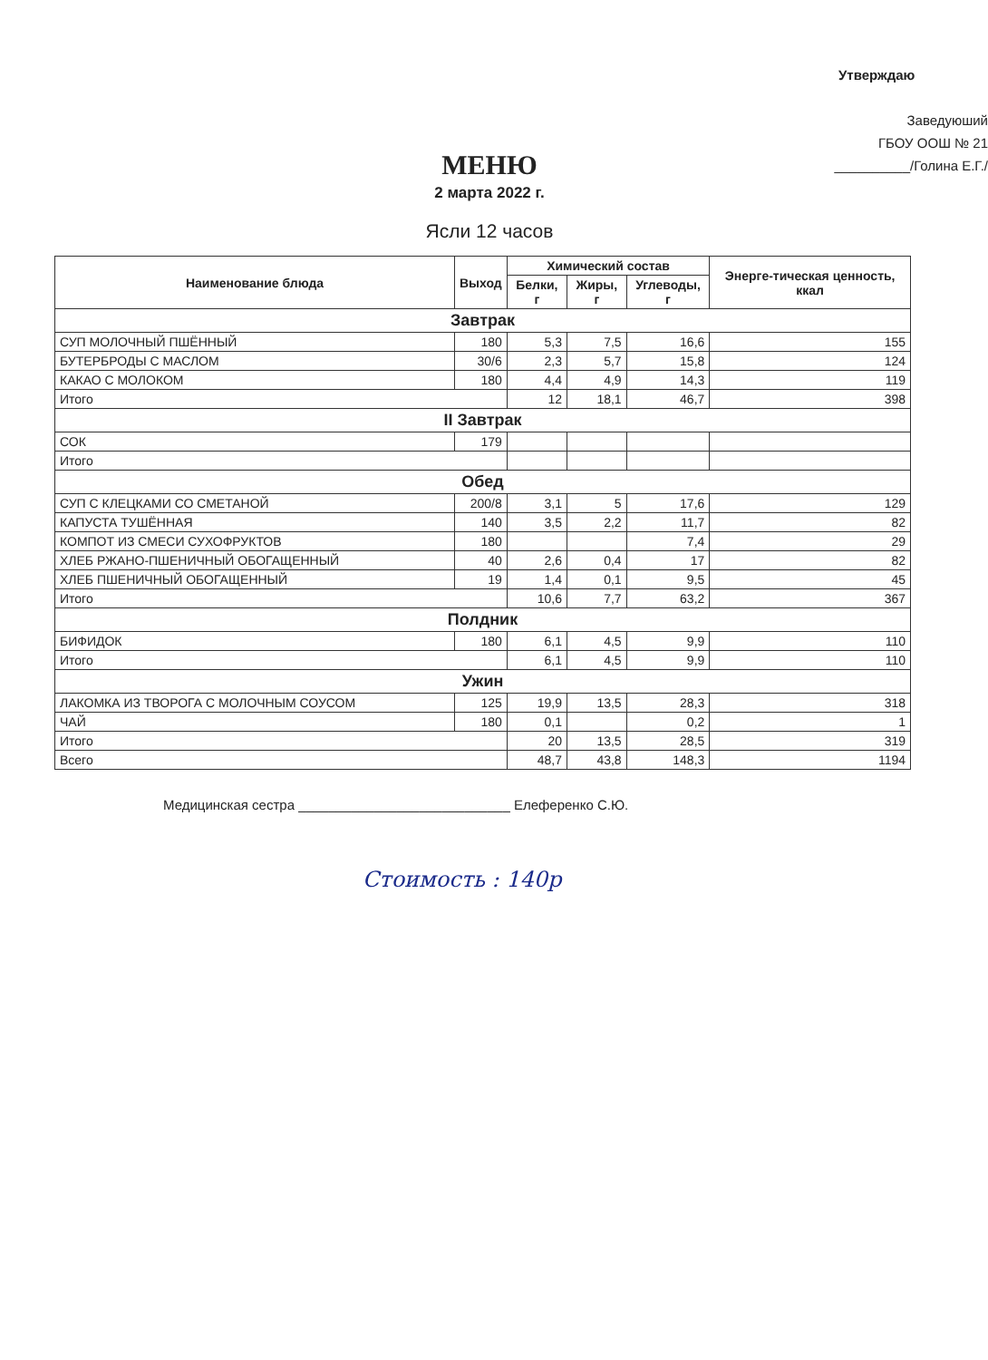Утверждаю
Заведуюший
ГБОУ ООШ № 21
__________/Голина Е.Г./
МЕНЮ
2 марта 2022 г.
Ясли 12 часов
| Наименование блюда | Выход | Химический состав | | | Энерге-тическая ценность, ккал |
| --- | --- | --- | --- | --- | --- |
| | | Белки, г | Жиры, г | Углеводы, г | |
| Завтрак | | | | | |
| СУП МОЛОЧНЫЙ ПШЁННЫЙ | 180 | 5,3 | 7,5 | 16,6 | 155 |
| БУТЕРБРОДЫ С МАСЛОМ | 30/6 | 2,3 | 5,7 | 15,8 | 124 |
| КАКАО С МОЛОКОМ | 180 | 4,4 | 4,9 | 14,3 | 119 |
| Итого | | 12 | 18,1 | 46,7 | 398 |
| II Завтрак | | | | | |
| СОК | 179 | | | | |
| Итого | | | | | |
| Обед | | | | | |
| СУП С КЛЕЦКАМИ СО СМЕТАНОЙ | 200/8 | 3,1 | 5 | 17,6 | 129 |
| КАПУСТА ТУШЁННАЯ | 140 | 3,5 | 2,2 | 11,7 | 82 |
| КОМПОТ ИЗ СМЕСИ СУХОФРУКТОВ | 180 | | | 7,4 | 29 |
| ХЛЕБ РЖАНО-ПШЕНИЧНЫЙ ОБОГАЩЕННЫЙ | 40 | 2,6 | 0,4 | 17 | 82 |
| ХЛЕБ ПШЕНИЧНЫЙ ОБОГАЩЕННЫЙ | 19 | 1,4 | 0,1 | 9,5 | 45 |
| Итого | | 10,6 | 7,7 | 63,2 | 367 |
| Полдник | | | | | |
| БИФИДОК | 180 | 6,1 | 4,5 | 9,9 | 110 |
| Итого | | 6,1 | 4,5 | 9,9 | 110 |
| Ужин | | | | | |
| ЛАКОМКА ИЗ ТВОРОГА С МОЛОЧНЫМ СОУСОМ | 125 | 19,9 | 13,5 | 28,3 | 318 |
| ЧАЙ | 180 | 0,1 | | 0,2 | 1 |
| Итого | | 20 | 13,5 | 28,5 | 319 |
| Всего | | 48,7 | 43,8 | 148,3 | 1194 |
Медицинская сестра ____________________________ Елеференко С.Ю.
Стоимость : 140р